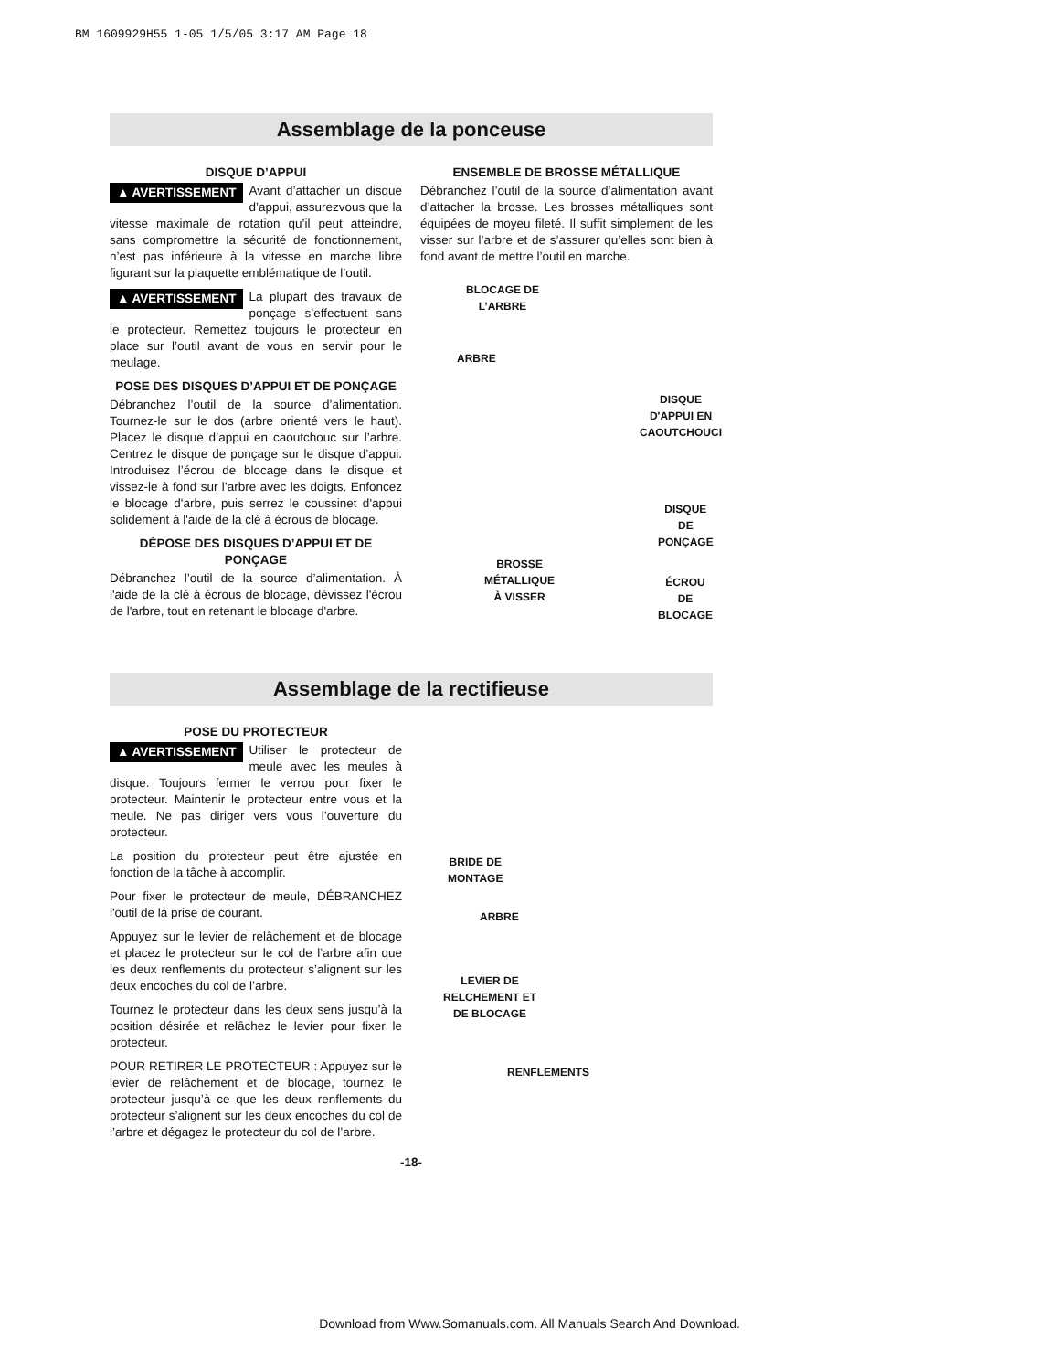BM 1609929H55 1-05 1/5/05 3:17 AM Page 18
Assemblage de la ponceuse
DISQUE D’APPUI
▲ AVERTISSEMENT Avant d’attacher un disque d’appui, assurezvous que la vitesse maximale de rotation qu’il peut atteindre, sans compromettre la sécurité de fonctionnement, n’est pas inférieure à la vitesse en marche libre figurant sur la plaquette emblématique de l’outil.
▲ AVERTISSEMENT La plupart des travaux de ponçage s’effectuent sans le protecteur. Remettez toujours le protecteur en place sur l’outil avant de vous en servir pour le meulage.
POSE DES DISQUES D’APPUI ET DE PONÇAGE
Débranchez l’outil de la source d’alimentation. Tournez-le sur le dos (arbre orienté vers le haut). Placez le disque d’appui en caoutchouc sur l’arbre. Centrez le disque de ponçage sur le disque d’appui. Introduisez l’écrou de blocage dans le disque et vissez-le à fond sur l’arbre avec les doigts. Enfoncez le blocage d'arbre, puis serrez le coussinet d'appui solidement à l'aide de la clé à écrous de blocage.
DÉPOSE DES DISQUES D’APPUI ET DE PONÇAGE
Débranchez l’outil de la source d’alimentation. À l'aide de la clé à écrous de blocage, dévissez l'écrou de l'arbre, tout en retenant le blocage d'arbre.
ENSEMBLE DE BROSSE MÉTALLIQUE
Débranchez l’outil de la source d’alimentation avant d’attacher la brosse. Les brosses métalliques sont équipées de moyeu fileté. Il suffit simplement de les visser sur l’arbre et de s’assurer qu’elles sont bien à fond avant de mettre l’outil en marche.
BLOCAGE DE
L’ARBRE
ARBRE
DISQUE
D'APPUI EN
CAOUTCHOUCI
DISQUE DE
PONÇAGE
BROSSE
MÉTALLIQUE
À VISSER
ÉCROU DE
BLOCAGE
Assemblage de la rectifieuse
POSE DU PROTECTEUR
▲ AVERTISSEMENT Utiliser le protecteur de meule avec les meules à disque. Toujours fermer le verrou pour fixer le protecteur. Maintenir le protecteur entre vous et la meule. Ne pas diriger vers vous l’ouverture du protecteur.
La position du protecteur peut être ajustée en fonction de la tâche à accomplir.
Pour fixer le protecteur de meule, DÉBRANCHEZ l'outil de la prise de courant.
Appuyez sur le levier de relâchement et de blocage et placez le protecteur sur le col de l’arbre afin que les deux renflements du protecteur s’alignent sur les deux encoches du col de l’arbre.
Tournez le protecteur dans les deux sens jusqu’à la position désirée et relâchez le levier pour fixer le protecteur.
POUR RETIRER LE PROTECTEUR : Appuyez sur le levier de relâchement et de blocage, tournez le protecteur jusqu’à ce que les deux renflements du protecteur s’alignent sur les deux encoches du col de l’arbre et dégagez le protecteur du col de l’arbre.
BRIDE DE
MONTAGE
ARBRE
LEVIER DE
RELCHEMENT ET
DE BLOCAGE
RENFLEMENTS
-18-
Download from Www.Somanuals.com. All Manuals Search And Download.